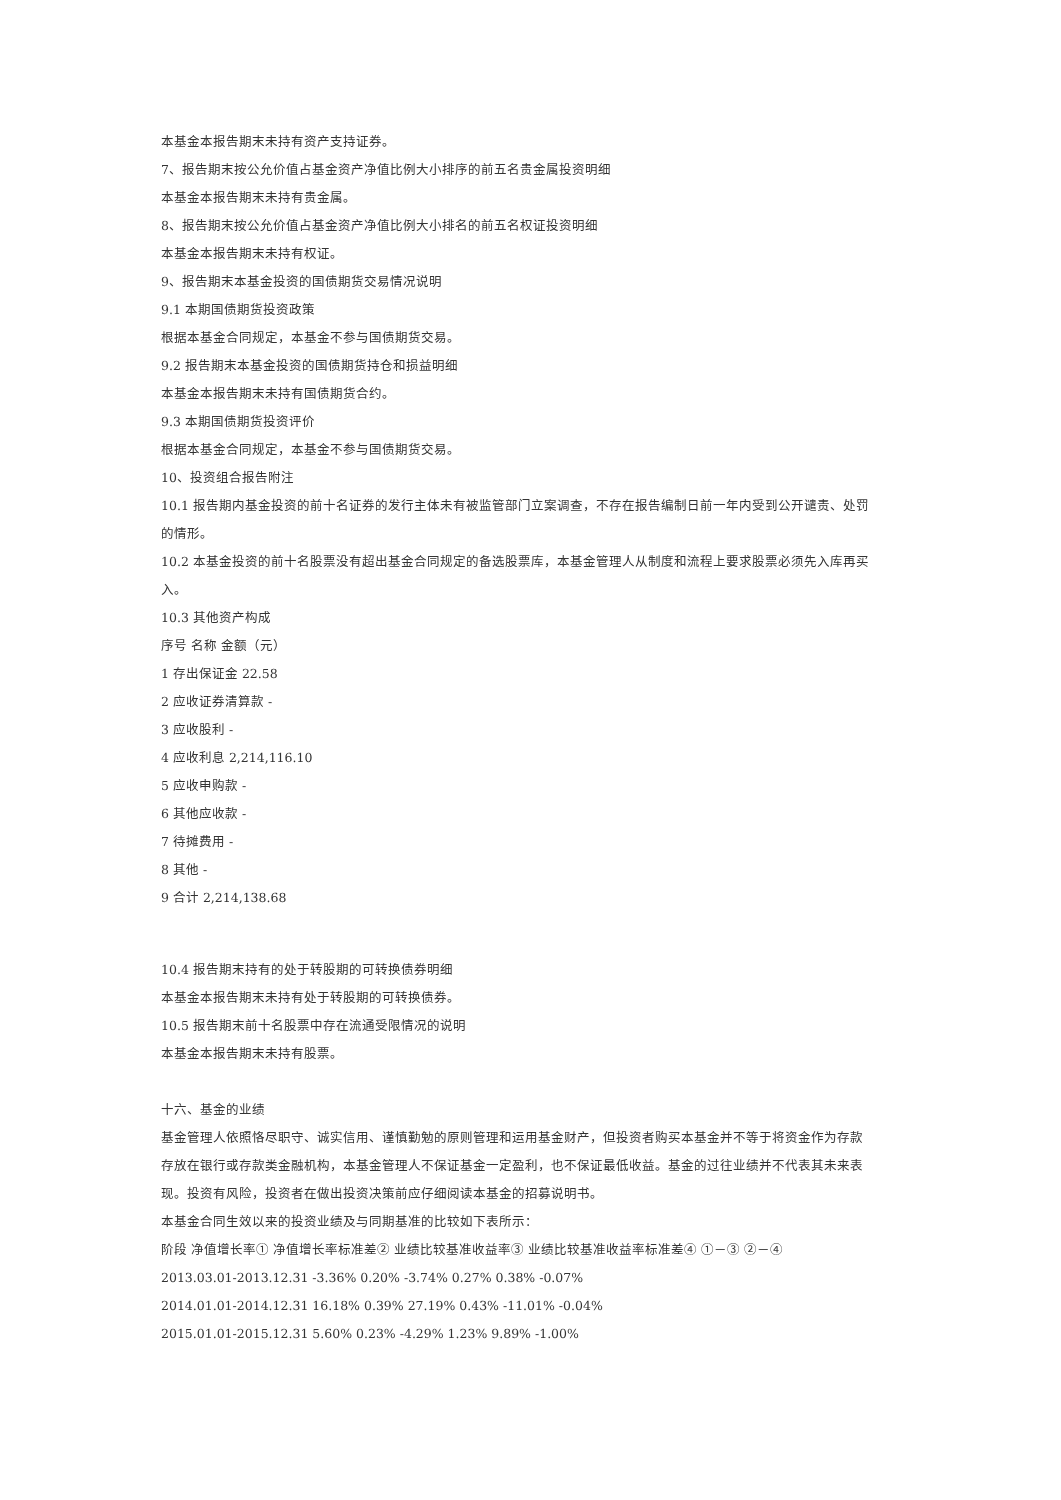本基金本报告期末未持有资产支持证券。
7、报告期末按公允价值占基金资产净值比例大小排序的前五名贵金属投资明细
本基金本报告期末未持有贵金属。
8、报告期末按公允价值占基金资产净值比例大小排名的前五名权证投资明细
本基金本报告期末未持有权证。
9、报告期末本基金投资的国债期货交易情况说明
9.1 本期国债期货投资政策
根据本基金合同规定，本基金不参与国债期货交易。
9.2 报告期末本基金投资的国债期货持仓和损益明细
本基金本报告期末未持有国债期货合约。
9.3 本期国债期货投资评价
根据本基金合同规定，本基金不参与国债期货交易。
10、投资组合报告附注
10.1 报告期内基金投资的前十名证券的发行主体未有被监管部门立案调查，不存在报告编制日前一年内受到公开谴责、处罚的情形。
10.2 本基金投资的前十名股票没有超出基金合同规定的备选股票库，本基金管理人从制度和流程上要求股票必须先入库再买入。
10.3 其他资产构成
序号 名称 金额（元）
1 存出保证金 22.58
2 应收证券清算款 -
3 应收股利 -
4 应收利息 2,214,116.10
5 应收申购款 -
6 其他应收款 -
7 待摊费用 -
8 其他 -
9 合计 2,214,138.68
10.4 报告期末持有的处于转股期的可转换债券明细
本基金本报告期末未持有处于转股期的可转换债券。
10.5 报告期末前十名股票中存在流通受限情况的说明
本基金本报告期末未持有股票。
十六、基金的业绩
基金管理人依照恪尽职守、诚实信用、谨慎勤勉的原则管理和运用基金财产，但投资者购买本基金并不等于将资金作为存款存放在银行或存款类金融机构，本基金管理人不保证基金一定盈利，也不保证最低收益。基金的过往业绩并不代表其未来表现。投资有风险，投资者在做出投资决策前应仔细阅读本基金的招募说明书。
本基金合同生效以来的投资业绩及与同期基准的比较如下表所示：
阶段 净值增长率① 净值增长率标准差② 业绩比较基准收益率③ 业绩比较基准收益率标准差④ ①－③ ②－④
2013.03.01-2013.12.31 -3.36% 0.20% -3.74% 0.27% 0.38% -0.07%
2014.01.01-2014.12.31 16.18% 0.39% 27.19% 0.43% -11.01% -0.04%
2015.01.01-2015.12.31 5.60% 0.23% -4.29% 1.23% 9.89% -1.00%